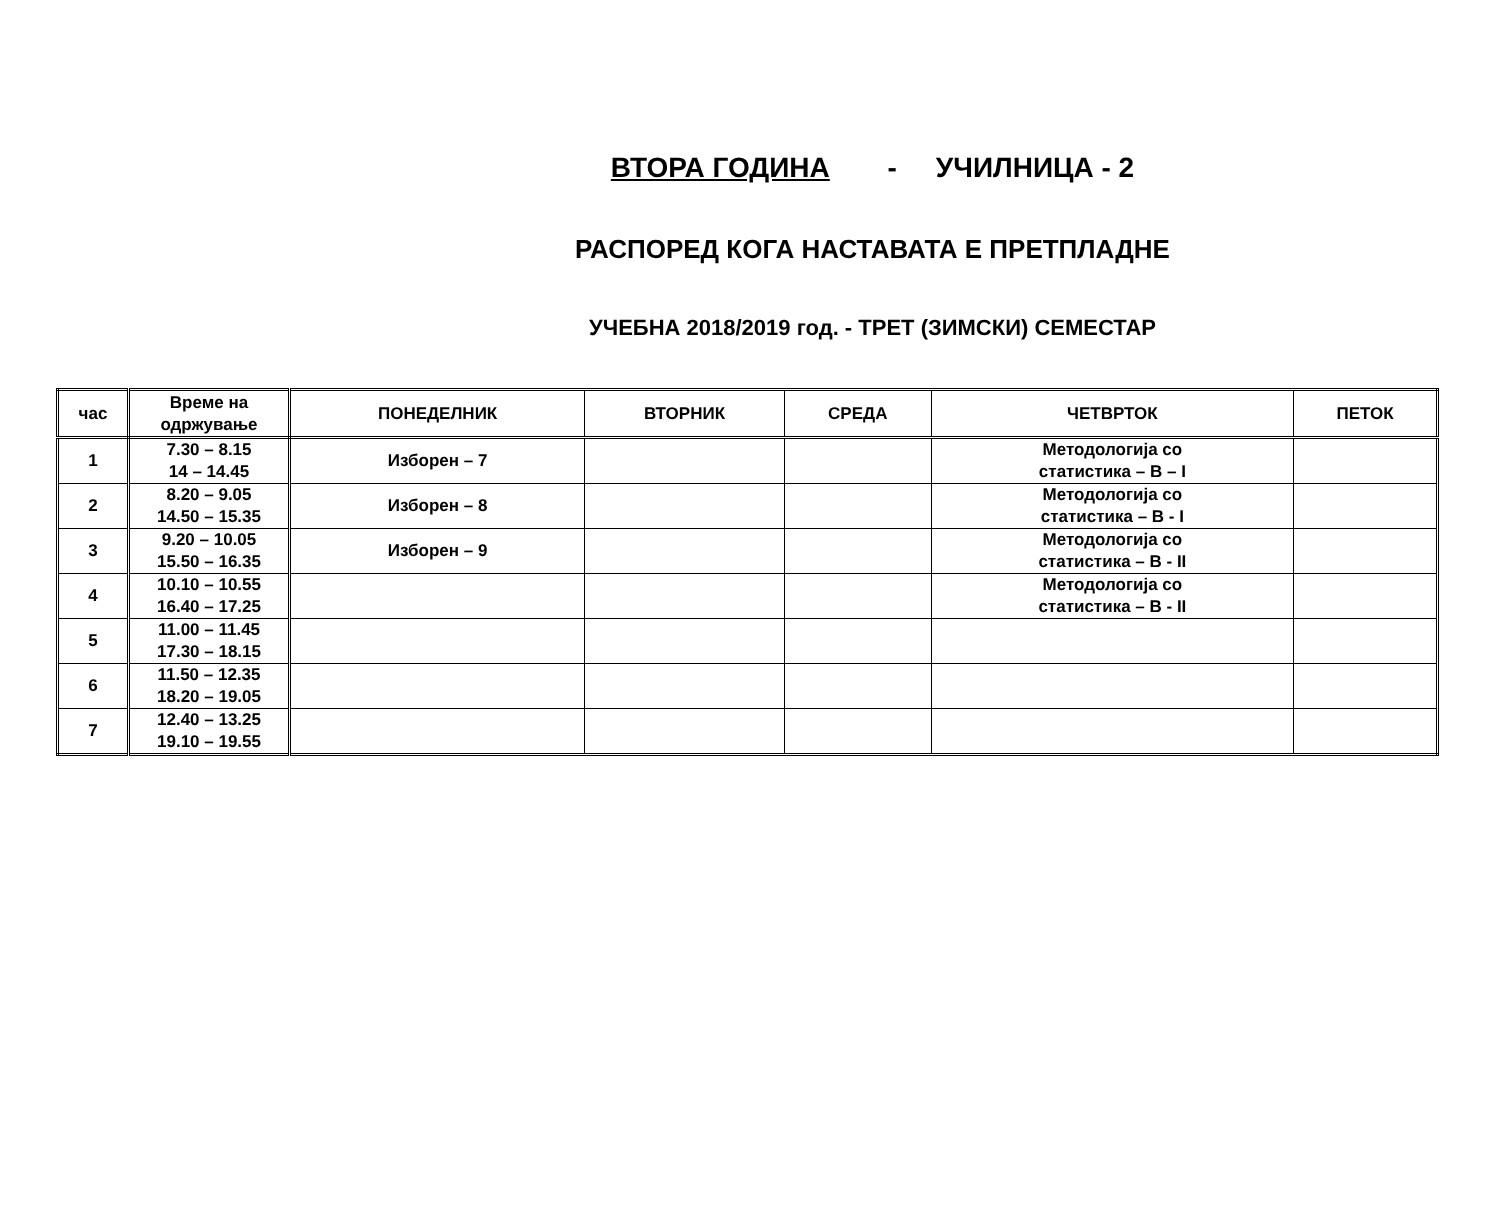ВТОРА ГОДИНА - УЧИЛНИЦА - 2
РАСПОРЕД КОГА НАСТАВАТА Е ПРЕТПЛАДНЕ
УЧЕБНА 2018/2019 год. - ТРЕТ (ЗИМСКИ) СЕМЕСТАР
| час | Време на одржување | ПОНЕДЕЛНИК | ВТОРНИК | СРЕДА | ЧЕТВРТОК | ПЕТОК |
| --- | --- | --- | --- | --- | --- | --- |
| 1 | 7.30 – 8.15 14 – 14.45 | Изборен – 7 | | | Методологија со статистика – В – I | |
| 2 | 8.20 – 9.05 14.50 – 15.35 | Изборен – 8 | | | Методологија со статистика – В - I | |
| 3 | 9.20 – 10.05 15.50 – 16.35 | Изборен – 9 | | | Методологија со статистика – В - II | |
| 4 | 10.10 – 10.55 16.40 – 17.25 | | | | Методологија со статистика – В - II | |
| 5 | 11.00 – 11.45 17.30 – 18.15 | | | | | |
| 6 | 11.50 – 12.35 18.20 – 19.05 | | | | | |
| 7 | 12.40 – 13.25 19.10 – 19.55 | | | | | |